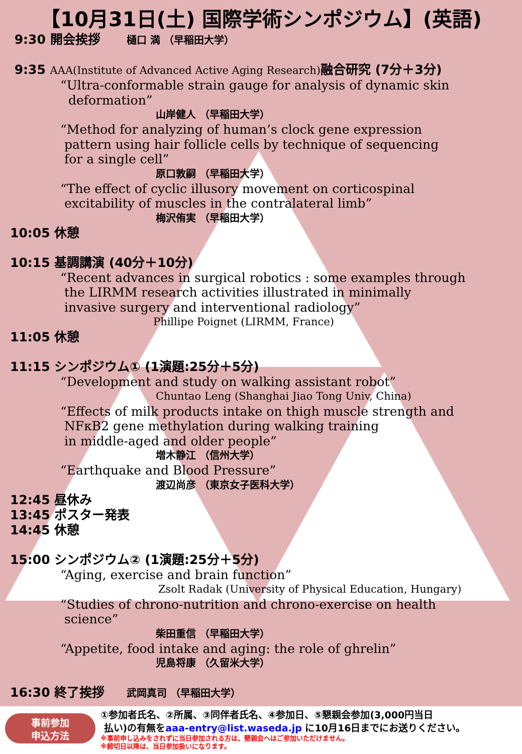【10月31日(土) 国際学術シンポジウム】(英語)
9:30 開会挨拶 樋口 満 （早稲田大学）
9:35 AAA(Institute of Advanced Active Aging Research) 融合研究 (7分＋3分)
“Ultra-conformable strain gauge for analysis of dynamic skin
deformation”
山岸健人 （早稲田大学）
“Method for analyzing of human’s clock gene expression
pattern using hair follicle cells by technique of sequencing
for a single cell”
原口敦嗣 （早稲田大学）
“The effect of cyclic illusory movement on corticospinal
excitability of muscles in the contralateral limb”
梅沢侑実 （早稲田大学）
10:05 休憩
10:15 基調講演 (40分＋10分)
“Recent advances in surgical robotics : some examples through
the LIRMM research activities illustrated in minimally
invasive surgery and interventional radiology”
Phillipe Poignet (LIRMM, France)
11:05 休憩
11:15 シンポジウム① (1演題:25分＋5分)
“Development and study on walking assistant robot”
Chuntao Leng (Shanghai Jiao Tong Univ, China)
“Effects of milk products intake on thigh muscle strength and
NFκB2 gene methylation during walking training
in middle-aged and older people”
増木静江 （信州大学）
“Earthquake and Blood Pressure”
渡辺尚彦 （東京女子医科大学）
12:45 昼休み
13:45 ポスター発表
14:45 休憩
15:00 シンポジウム② (1演題:25分＋5分)
“Aging, exercise and brain function”
Zsolt Radak (University of Physical Education, Hungary)
“Studies of chrono-nutrition and chrono-exercise on health
science”
柴田重信 （早稲田大学）
“Appetite, food intake and aging: the role of ghrelin”
児島将康 （久留米大学）
16:30 終了挨拶 武岡真司 （早稲田大学）
事前参加
申込方法
①参加者氏名、②所属、③同伴者氏名、④参加日、⑤懇親会参加(3,000円当日
払い)の有無をaaa-entry@list.waseda.jp に10月16日までにお送りください。
※事前申し込みをされずに当日参加される方は、懇親会へはご参加いただけません。
※締切日以降は、当日参加扱いになります。